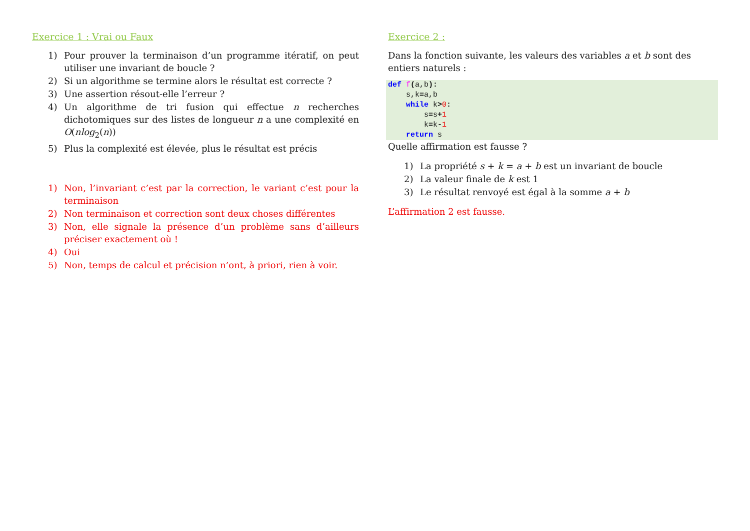Exercice 1 : Vrai ou Faux
1) Pour prouver la terminaison d’un programme itératif, on peut utiliser une invariant de boucle ?
2) Si un algorithme se termine alors le résultat est correcte ?
3) Une assertion résout-elle l’erreur ?
4) Un algorithme de tri fusion qui effectue n recherches dichotomiques sur des listes de longueur n a une complexité en O(nlog<sub>2</sub>(n))
5) Plus la complexité est élevée, plus le résultat est précis
1) Non, l’invariant c’est par la correction, le variant c’est pour la terminaison
2) Non terminaison et correction sont deux choses différentes
3) Non, elle signale la présence d’un problème sans d’ailleurs préciser exactement où !
4) Oui
5) Non, temps de calcul et précision n’ont, à priori, rien à voir.
Exercice 2 :
Dans la fonction suivante, les valeurs des variables a et b sont des entiers naturels :
def f(a,b):
    s,k=a,b
    while k>0:
        s=s+1
        k=k-1
    return s
Quelle affirmation est fausse ?
1) La propriété s + k = a + b est un invariant de boucle
2) La valeur finale de k est 1
3) Le résultat renvoyé est égal à la somme a + b
L’affirmation 2 est fausse.